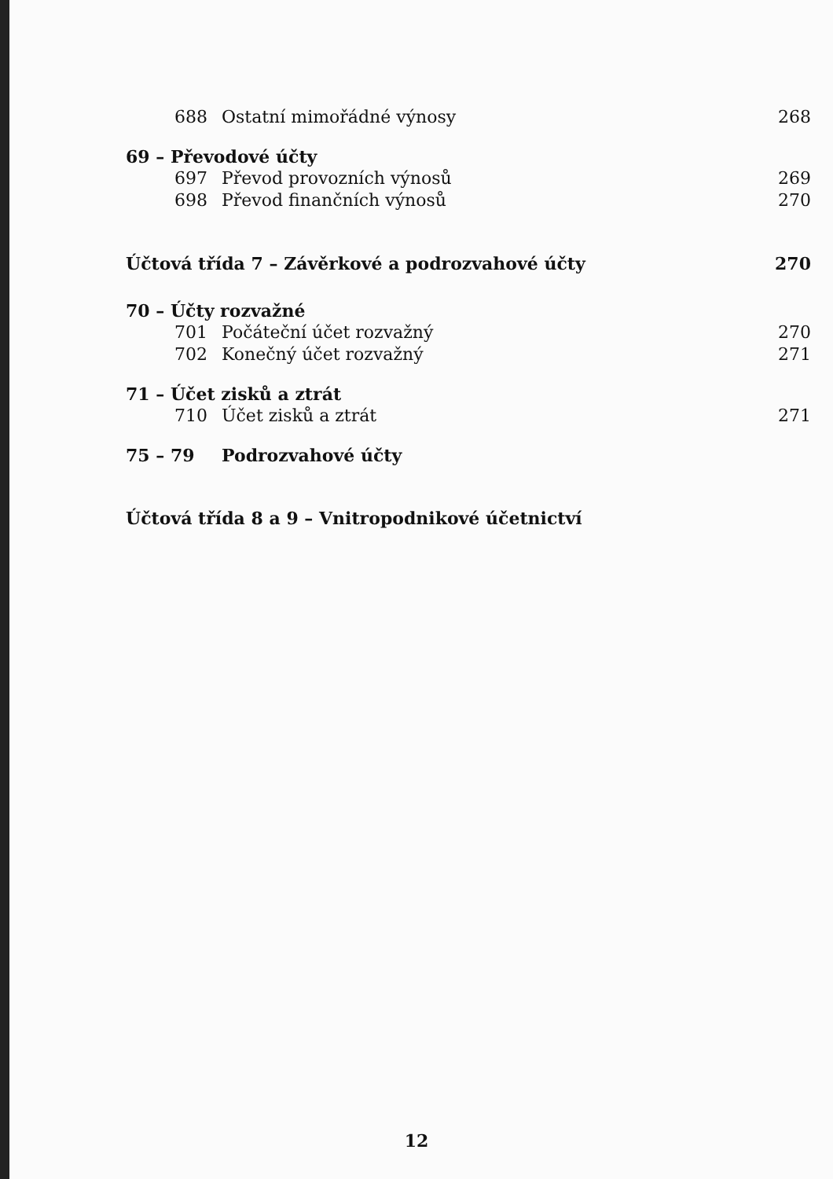688 Ostatní mimořádné výnosy 268
69 – Převodové účty
697 Převod provozních výnosů 269
698 Převod finančních výnosů 270
Účtová třída 7 – Závěrkové a podrozvahové účty 270
70 – Účty rozvažné
701 Počáteční účet rozvažný 270
702 Konečný účet rozvažný 271
71 – Účet zisků a ztrát
710 Účet zisků a ztrát 271
75 – 79 Podrozvahové účty
Účtová třída 8 a 9 – Vnitropodnikové účetnictví
12